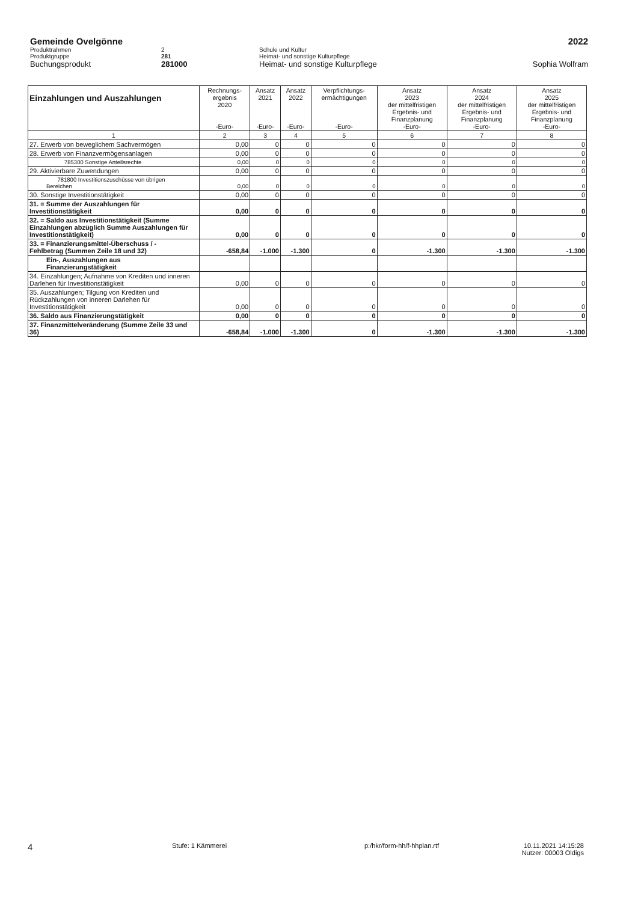Gemeinde Ovelgönne 2022
Produktrahmen 2 Schule und Kultur
Produktgruppe 281 Heimat- und sonstige Kulturpflege
Buchungsprodukt 281000 Heimat- und sonstige Kulturpflege
Sophia Wolfram
| Einzahlungen und Auszahlungen | Rechnungs- ergebnis 2020 -Euro- | Ansatz 2021 -Euro- | Ansatz 2022 -Euro- | Verpflichtungs- ermächtigungen -Euro- | Ansatz 2023 der mittelfristigen Ergebnis- und Finanzplanung -Euro- | Ansatz 2024 der mittelfristigen Ergebnis- und Finanzplanung -Euro- | Ansatz 2025 der mittelfristigen Ergebnis- und Finanzplanung -Euro- |
| --- | --- | --- | --- | --- | --- | --- | --- |
| 1 | 2 | 3 | 4 | 5 | 6 | 7 | 8 |
| 27. Erwerb von beweglichem Sachvermögen | 0,00 | 0 | 0 | 0 | 0 | 0 | 0 |
| 28. Erwerb von Finanzvermögensanlagen | 0,00 | 0 | 0 | 0 | 0 | 0 | 0 |
| 785300 Sonstige Anteilsrechte | 0,00 | 0 | 0 | 0 | 0 | 0 | 0 |
| 29. Aktivierbare Zuwendungen | 0,00 | 0 | 0 | 0 | 0 | 0 | 0 |
| 781800 Investitionszuschüsse von übrigen Bereichen | 0,00 | 0 | 0 | 0 | 0 | 0 | 0 |
| 30. Sonstige Investitionstätigkeit | 0,00 | 0 | 0 | 0 | 0 | 0 | 0 |
| 31. = Summe der Auszahlungen für Investitionstätigkeit | 0,00 | 0 | 0 | 0 | 0 | 0 | 0 |
| 32. = Saldo aus Investitionstätigkeit (Summe Einzahlungen abzüglich Summe Auszahlungen für Investitionstätigkeit) | 0,00 | 0 | 0 | 0 | 0 | 0 | 0 |
| 33. = Finanzierungsmittel-Überschuss / - Fehlbetrag (Summen Zeile 18 und 32) | -658,84 | -1.000 | -1.300 | 0 | -1.300 | -1.300 | -1.300 |
| Ein-, Auszahlungen aus Finanzierungstätigkeit | | | | | | | |
| 34. Einzahlungen; Aufnahme von Krediten und inneren Darlehen für Investitionstätigkeit | 0,00 | 0 | 0 | 0 | 0 | 0 | 0 |
| 35. Auszahlungen; Tilgung von Krediten und Rückzahlungen von inneren Darlehen für Investitionstätigkeit | 0,00 | 0 | 0 | 0 | 0 | 0 | 0 |
| 36. Saldo aus Finanzierungstätigkeit | 0,00 | 0 | 0 | 0 | 0 | 0 | 0 |
| 37. Finanzmittelveränderung (Summe Zeile 33 und 36) | -658,84 | -1.000 | -1.300 | 0 | -1.300 | -1.300 | -1.300 |
4
Stufe: 1 Kämmerei p:/hkr/form-hh/f-hhplan.rtf 10.11.2021 14:15:28
Nutzer: 00003 Oldigs